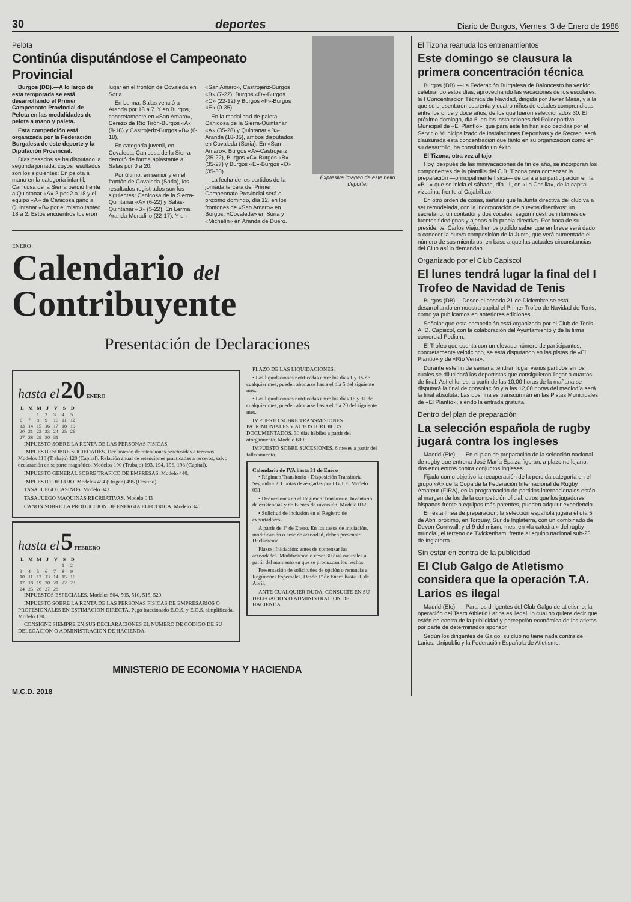30 deportes Diario de Burgos, Viernes, 3 de Enero de 1986
Pelota
Continúa disputándose el Campeonato Provincial
Burgos (DB).—A lo largo de esta temporada se está desarrollando el Primer Campeonato Provincial de Pelota en las modalidades de pelota a mano y paleta.
Esta competición está organizada por la Federación Burgalesa de este deporte y la Diputación Provincial.
Días pasados se ha disputado la segunda jornada, cuyos resultados son los siguientes: En pelota a mano en la categoría infantil, Canicosa de la Sierra perdió frente a Quintanar «A» 2 por 2 a 18 y el equipo «A» de Canicosa ganó a Quintanar «B» por el mismo tanteo 18 a 2. Estos encuentros tuvieron lugar en el frontón de Covaleda en Soria.
En Lerma, Salas venció a Aranda por 18 a 7. Y en Burgos, concretamente en «San Amaro», Cerezo de Río Tirón-Burgos «A» (8-18) y Castrojeriz-Burgos «B» (6-18).
En categoría juvenil, en Covaleda, Canicosa de la Sierra derrotó de forma aplastante a Salas por 0 a 20.
Por último, en senior y en el frontón de Covaleda (Soria), los resultados registrados son los siguientes: Canicosa de la Sierra-Quintanar «A» (6-22) y Salas-Quintanar «B» (5-22). En Lerma, Aranda-Moradillo (22-17). Y en «San Amaro», Castrojeriz-Burgos «B» (7-22), Burgos «D»-Burgos «C» (22-12) y Burgos «F»-Burgos «E» (0-35).
En la modalidad de paleta, Canicosa de la Sierra-Quintanar «A» (35-28) y Quintanar «B»-Aranda (18-35), ambos disputados en Covaleda (Soria). En «San Amaro», Burgos «A»-Castrojeriz (35-22), Burgos «C»-Burgos «B» (35-27) y Burgos «E»-Burgos «D» (35-30).
La fecha de los partidos de la jornada tercera del Primer Campeonato Provincial será el próximo domingo, día 12, en los frontones de «San Amaro» en Burgos, «Covaleda» en Soria y «Michelín» en Aranda de Duero.
Expresiva imagen de este bello deporte.
ENERO
Calendario del
Contribuyente
Presentación de Declaraciones
hasta el 20 ENERO
| L | M | M | J | V | S | D |
| --- | --- | --- | --- | --- | --- | --- |
| | | 1 | 2 | 3 | 4 | 5 |
| 6 | 7 | 8 | 9 | 10 | 11 | 12 |
| 13 | 14 | 15 | 16 | 17 | 18 | 19 |
| 20 | 21 | 22 | 23 | 24 | 25 | 26 |
| 27 | 28 | 29 | 30 | 31 | | |
IMPUESTO SOBRE LA RENTA DE LAS PERSONAS FISICAS
IMPUESTO SOBRE SOCIEDADES. Declaración de retenciones practicadas a terceros. Modelos 110 (Trabajo) 120 (Capital). Relación anual de retenciones practicadas a terceros, salvo declaración en soporte magnético. Modelos 190 (Trabajo) 193, 194, 196, 198 (Capital).
IMPUESTO GENERAL SOBRE TRAFICO DE EMPRESAS. Modelo 440.
IMPUESTO DE LUJO. Modelos 494 (Origen) 495 (Destino).
TASA JUEGO CASINOS. Modelo 043
TASA JUEGO MAQUINAS RECREATIVAS. Modelo 043
CANON SOBRE LA PRODUCCION DE ENERGIA ELECTRICA. Modelo 340.
hasta el 5 FEBRERO
| L | M | M | J | V | S | D |
| --- | --- | --- | --- | --- | --- | --- |
| | | | | | 1 | 2 |
| 3 | 4 | 5 | 6 | 7 | 8 | 9 |
| 10 | 11 | 12 | 13 | 14 | 15 | 16 |
| 17 | 18 | 19 | 20 | 21 | 22 | 23 |
| 24 | 25 | 26 | 27 | 28 | | |
IMPUESTOS ESPECIALES. Modelos 504, 505, 510, 515, 520.
IMPUESTO SOBRE LA RENTA DE LAS PERSONAS FISICAS DE EMPRESARIOS O PROFESIONALES EN ESTIMACION DIRECTA. Pago fraccionado E.O.S. y E.O.S. simplificada. Modelo 130.
CONSIGNE SIEMPRE EN SUS DECLARACIONES EL NUMERO DE CODIGO DE SU DELEGACION O ADMINISTRACION DE HACIENDA.
PLAZO DE LAS LIQUIDACIONES.
• Las liquidaciones notificadas entre los días 1 y 15 de cualquier mes, pueden abonarse hasta el día 5 del siguiente mes.
• Las liquidaciones notificadas entre los días 16 y 31 de cualquier mes, pueden abonarse hasta el día 20 del siguiente mes.
IMPUESTO SOBRE TRANSMISIONES PATRIMONIALES Y ACTOS JURIDICOS DOCUMENTADOS. 30 días hábiles a partir del otorgamiento. Modelo 600.
IMPUESTO SOBRE SUCESIONES. 6 meses a partir del fallecimiento.
Calendario de IVA hasta 31 de Enero
• Régimen Transitorio - Disposición Transitoria Segunda - 2. Cuotas devengadas por I.G.T.E. Modelo 031
• Deducciones en el Régimen Transitorio. Inventario de existencias y de Bienes de inversión. Modelo 032
• Solicitud de inclusión en el Registro de exportadores.
A partir de 1º de Enero. En los casos de iniciación, modificación o cese de actividad, deben presentar Declaración.
Plazos: Iniciación: antes de comenzar las actividades. Modificación o cese: 30 días naturales a partir del momento en que se produzcan los hechos.
Presentación de solicitudes de opción o renuncia a Regímenes Especiales. Desde 1º de Enero hasta 20 de Abril.
ANTE CUALQUIER DUDA, CONSULTE EN SU DELEGACION O ADMINISTRACION DE HACIENDA.
MINISTERIO DE ECONOMIA Y HACIENDA
M.C.D. 2018
El Tizona reanuda los entrenamientos
Este domingo se clausura la primera concentración técnica
Burgos (DB).—La Federación Burgalesa de Baloncesto ha venido celebrando estos días, aprovechando las vacaciones de los escolares, la I Concentración Técnica de Navidad, dirigida por Javier Masa, y a la que se presentaron cuarenta y cuatro niños de edades comprendidas entre los once y doce años, de los que fueron seleccionados 30. El próximo domingo, día 5, en las instalaciones del Polideportivo Municipal de «El Plantío», que para este fin han sido cedidas por el Servicio Municipalizado de Instalaciones Deportivas y de Recreo, será clausurada esta concentración que tanto en su organización como en su desarrollo, ha constituído un éxito.
El Tizona, otra vez al tajo
Hoy, después de las minivacaciones de fin de año, se incorporan los componentes de la plantilla del C.B. Tizona para comenzar la preparación —principalmente física— de cara a su participacion en la «B-1» que se inicia el sábado, día 11, en «La Casilla», de la capital vizcaína, frente al Cajabilbao.
En otro orden de cosas, señalar que la Junta directiva del club va a ser remodelada, con la incorporación de nuevos directivos: un secretario, un contador y dos vocales, según nuestros informes de fuentes fidedignas y ajenas a la propia directiva. Por boca de su presidente, Carlos Viejo, hemos podido saber que en breve será dado a conocer la nueva composición de la Junta, que verá aumentado el número de sus miembros, en base a que las actuales circunstancias del Club así lo demandan.
Organizado por el Club Capiscol
El lunes tendrá lugar la final del I Trofeo de Navidad de Tenis
Burgos (DB).—Desde el pasado 21 de Diciembre se está desarrollando en nuestra capital el Primer Trofeo de Navidad de Tenis, como ya publicamos en anteriores ediciones.
Señalar que esta competición está organizada por el Club de Tenis A. D. Capiscol, con la colaboración del Ayuntamiento y de la firma comercial Podium.
El Trofeo que cuenta con un elevado número de participantes, concretamente veinticinco, se está disputando en las pistas de «El Plantío» y de «Río Vena».
Durante este fin de semana tendrán lugar varios partidos en los cuales se dilucidará los deportistas que consiguieron llegar a cuartos de final. Así el lunes, a partir de las 10,00 horas de la mañana se disputará la final de consolación y a las 12,00 horas del mediodía será la final absoluta. Las dos finales transcurrirán en las Pistas Municipales de «El Plantío», siendo la entrada gratuita.
Dentro del plan de preparación
La selección española de rugby jugará contra los ingleses
Madrid (Efe). — En el plan de preparación de la selección nacional de rugby que entrena José María Epalza figuran, a plazo no lejano, dos encuentros contra conjuntos ingleses.
Fijado como objetivo la recuperación de la perdida categoría en el grupo «A» de la Copa de la Federación Internacional de Rugby Amateur (FIRA), en la programación de partidos internacionales están, al margen de los de la competición oficial, otros que los jugadores hispanos frente a equipos más potentes, pueden adquirir experiencia.
En esta línea de preparación, la selección española jugará el día 5 de Abril próximo, en Torquay, Sur de Inglaterra, con un combinado de Devon-Cornwall, y el 9 del mismo mes, en «la catedral» del rugby mundial, el terreno de Twickenham, frente al equipo nacional sub-23 de Inglaterra.
Sin estar en contra de la publicidad
El Club Galgo de Atletismo considera que la operación T.A. Larios es ilegal
Madrid (Efe). — Para los dirigentes del Club Galgo de atletismo, la operación del Team Athletic Larios es ilegal, lo cual no quiere decir que estén en contra de la publicidad y percepción económica de los atletas por parte de determinados sponsor.
Según los dirigentes de Galgo, su club no tiene nada contra de Larios, Unipublic y la Federación Española de Atletismo.